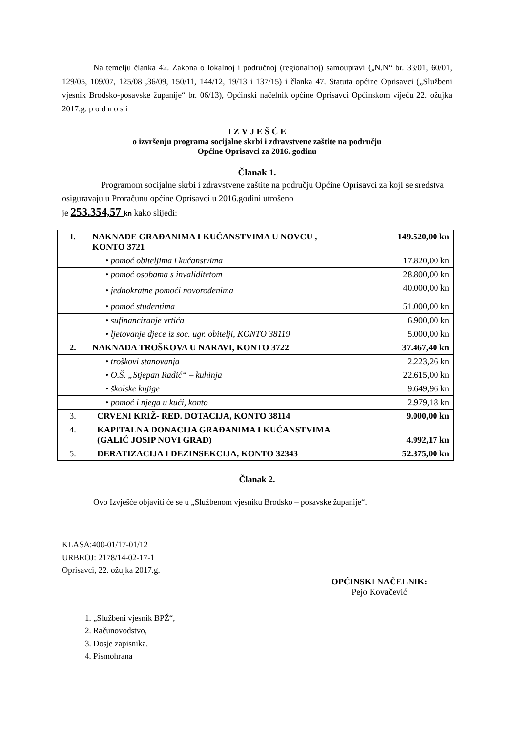Na temelju članka 42. Zakona o lokalnoj i područnoj (regionalnoj) samoupravi („N.N“ br. 33/01, 60/01, 129/05, 109/07, 125/08 ,36/09, 150/11, 144/12, 19/13 i 137/15) i članka 47. Statuta općine Oprisavci („Službeni vjesnik Brodsko-posavske županije“ br. 06/13), Općinski načelnik općine Oprisavci Općinskom vijeću 22. ožujka 2017.g. p o d n o s i
I Z V J E Š Ć E
o izvršenju programa socijalne skrbi i zdravstvene zaštite na području
Općine Oprisavci za 2016. godinu
Članak 1.
Programom socijalne skrbi i zdravstvene zaštite na području Općine Oprisavci za kojI se sredstva osiguravaju u Proračunu općine Oprisavci u 2016.godini utrošeno
je 253.354,57 kn kako slijedi:
| I. | NAKNADE GRAĐANIMA I KUĆANSTVIMA U NOVCU , KONTO 3721 | 149.520,00 kn |
| | • pomoć obiteljima i kućanstvima | 17.820,00 kn |
| | • pomoć osobama s invaliditetom | 28.800,00 kn |
| | • jednokratne pomoći novorođenima | 40.000,00 kn |
| | • pomoć studentima | 51.000,00 kn |
| | • sufinanciranje vrtića | 6.900,00 kn |
| | • ljetovanje djece iz soc. ugr. obitelji, KONTO 38119 | 5.000,00 kn |
| 2. | NAKNADA TROŠKOVA U NARAVI, KONTO 3722 | 37.467,40 kn |
| | • troškovi stanovanja | 2.223,26 kn |
| | • O.Š. „Stjepan Radić“ – kuhinja | 22.615,00 kn |
| | • školske knjige | 9.649,96 kn |
| | • pomoć i njega u kući, konto | 2.979,18 kn |
| 3. | CRVENI KRIŽ- RED. DOTACIJA, KONTO 38114 | 9.000,00 kn |
| 4. | KAPITALNA DONACIJA GRAĐANIMA I KUĆANSTVIMA (GALIĆ JOSIP NOVI GRAD) | 4.992,17 kn |
| 5. | DERATIZACIJA I DEZINSEKCIJA, KONTO 32343 | 52.375,00 kn |
Članak 2.
Ovo Izvješće objaviti će se u „Službenom vjesniku Brodsko – posavske županije“.
KLASA:400-01/17-01/12
URBROJ: 2178/14-02-17-1
Oprisavci, 22. ožujka 2017.g.
OPĆINSKI NAČELNIK:
Pejo Kovačević
1. „Službeni vjesnik BPŽ“,
2. Računovodstvo,
3. Dosje zapisnika,
4. Pismohrana